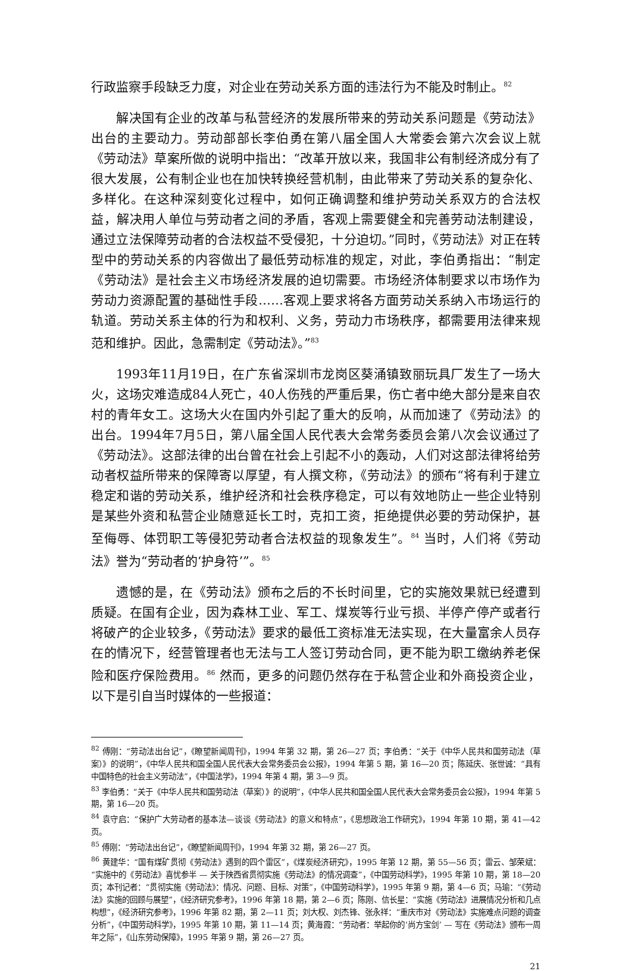行政监察手段缺乏力度，对企业在劳动关系方面的违法行为不能及时制止。<sup>82</sup>
解决国有企业的改革与私营经济的发展所带来的劳动关系问题是《劳动法》出台的主要动力。劳动部部长李伯勇在第八届全国人大常委会第六次会议上就《劳动法》草案所做的说明中指出：“改革开放以来，我国非公有制经济成分有了很大发展，公有制企业也在加快转换经营机制，由此带来了劳动关系的复杂化、多样化。在这种深刻变化过程中，如何正确调整和维护劳动关系双方的合法权益，解决用人单位与劳动者之间的矛盾，客观上需要健全和完善劳动法制建设，通过立法保障劳动者的合法权益不受侵犯，十分迫切。”同时，《劳动法》对正在转型中的劳动关系的内容做出了最低劳动标准的规定，对此，李伯勇指出：“制定《劳动法》是社会主义市场经济发展的迫切需要。市场经济体制要求以市场作为劳动力资源配置的基础性手段……客观上要求将各方面劳动关系纳入市场运行的轨道。劳动关系主体的行为和权利、义务，劳动力市场秩序，都需要用法律来规范和维护。因此，急需制定《劳动法》。”<sup>83</sup>
1993年11月19日，在广东省深圳市龙岗区葵涌镇致丽玩具厂发生了一场大火，这场灾难造成84人死亡，40人伤残的严重后果，伤亡者中绝大部分是来自农村的青年女工。这场大火在国内外引起了重大的反响，从而加速了《劳动法》的出台。1994年7月5日，第八届全国人民代表大会常务委员会第八次会议通过了《劳动法》。这部法律的出台曾在社会上引起不小的轰动，人们对这部法律将给劳动者权益所带来的保障寄以厚望，有人撰文称，《劳动法》的颁布“将有利于建立稳定和谐的劳动关系，维护经济和社会秩序稳定，可以有效地防止一些企业特别是某些外资和私营企业随意延长工时，克扣工资，拒绝提供必要的劳动保护，甚至侮辱、体罚职工等侵犯劳动者合法权益的现象发生”。<sup>84</sup> 当时，人们将《劳动法》誉为“劳动者的‘护身符’”。<sup>85</sup>
遗憾的是，在《劳动法》颁布之后的不长时间里，它的实施效果就已经遭到质疑。在国有企业，因为森林工业、军工、煤炭等行业亏损、半停产停产或者行将破产的企业较多，《劳动法》要求的最低工资标准无法实现，在大量富余人员存在的情况下，经营管理者也无法与工人签订劳动合同，更不能为职工缴纳养老保险和医疗保险费用。<sup>86</sup> 然而，更多的问题仍然存在于私营企业和外商投资企业，以下是引自当时媒体的一些报道：
<sup>82</sup> 傅刚：“劳动法出台记”，《瞭望新闻周刊》，1994 年第 32 期，第 26—27 页；李伯勇：“关于《中华人民共和国劳动法（草案）》的说明”，《中华人民共和国全国人民代表大会常务委员会公报》，1994 年第 5 期，第 16—20 页；陈延庆、张世诚：“具有中国特色的社会主义劳动法”，《中国法学》，1994 年第 4 期，第 3—9 页。
<sup>83</sup> 李伯勇：“关于《中华人民共和国劳动法（草案）》的说明”，《中华人民共和国全国人民代表大会常务委员会公报》，1994 年第 5 期，第 16—20 页。
<sup>84</sup> 袁守启：“保护广大劳动者的基本法—谈谈《劳动法》的意义和特点”，《思想政治工作研究》，1994 年第 10 期，第 41—42 页。
<sup>85</sup> 傅刚：“劳动法出台记”，《瞭望新闻周刊》，1994 年第 32 期，第 26—27 页。
<sup>86</sup> 黄建华：“国有煤矿贯彻《劳动法》遇到的四个雷区”，《煤炭经济研究》，1995 年第 12 期，第 55—56 页；雷云、邹荣斌：“实施中的《劳动法》喜忧参半 — 关于陕西省贯彻实施《劳动法》的情况调查”，《中国劳动科学》，1995 年第 10 期，第 18—20 页；本刊记者：“贯彻实施《劳动法》：情况、问题、目标、对策”，《中国劳动科学》，1995 年第 9 期，第 4—6 页；马瑜：“《劳动法》实施的回顾与展望”，《经济研究参考》，1996 年第 18 期，第 2—6 页；陈刚、信长星：“实施《劳动法》进展情况分析和几点构想”，《经济研究参考》，1996 年第 82 期，第 2—11 页；刘大权、刘杰锋、张永祥：“重庆市对《劳动法》实施难点问题的调查分析”，《中国劳动科学》，1995 年第 10 期，第 11—14 页；黄海霞：“劳动者：举起你的‘尚方宝剑’ — 写在《劳动法》颁布一周年之际”，《山东劳动保障》，1995 年第 9 期，第 26—27 页。
21